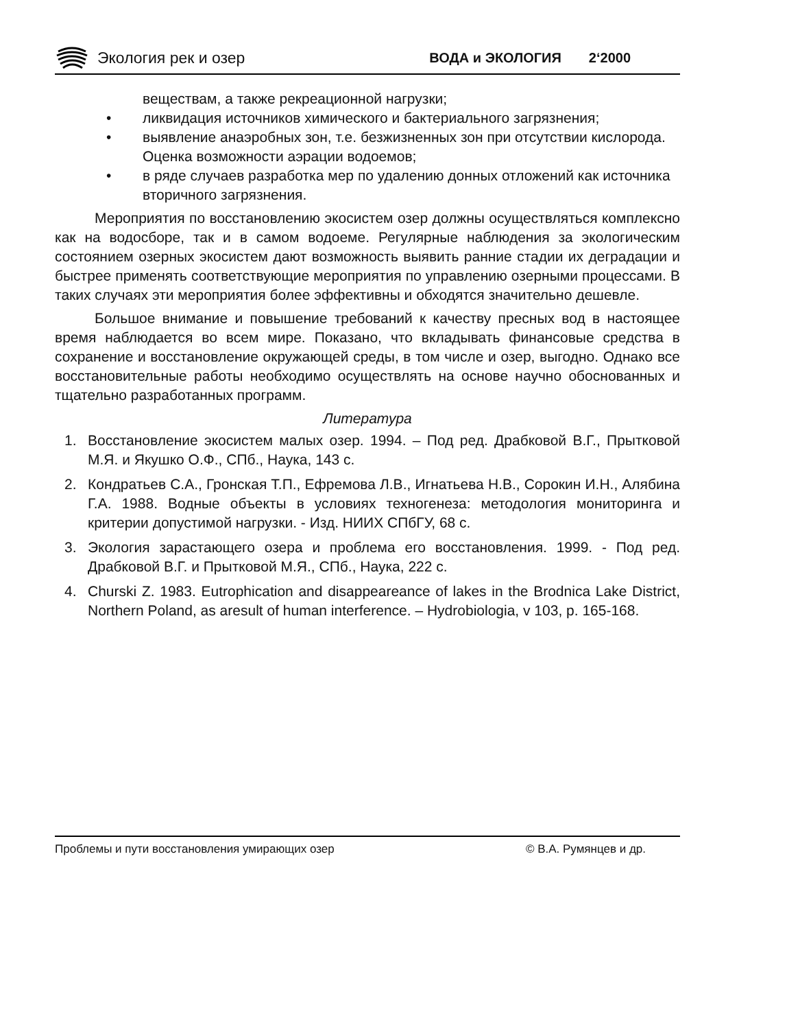Экология рек и озер ВОДА и ЭКОЛОГИЯ 2‘2000
веществам, а также рекреационной нагрузки;
• ликвидация источников химического и бактериального загрязнения;
• выявление анаэробных зон, т.е. безжизненных зон при отсутствии кислорода. Оценка возможности аэрации водоемов;
• в ряде случаев разработка мер по удалению донных отложений как источника вторичного загрязнения.
Мероприятия по восстановлению экосистем озер должны осуществляться комплексно как на водосборе, так и в самом водоеме. Регулярные наблюдения за экологическим состоянием озерных экосистем дают возможность выявить ранние стадии их деградации и быстрее применять соответствующие мероприятия по управлению озерными процессами. В таких случаях эти мероприятия более эффективны и обходятся значительно дешевле.
Большое внимание и повышение требований к качеству пресных вод в настоящее время наблюдается во всем мире. Показано, что вкладывать финансовые средства в сохранение и восстановление окружающей среды, в том числе и озер, выгодно. Однако все восстановительные работы необходимо осуществлять на основе научно обоснованных и тщательно разработанных программ.
Литература
1. Восстановление экосистем малых озер. 1994. – Под ред. Драбковой В.Г., Прытковой М.Я. и Якушко О.Ф., СПб., Наука, 143 с.
2. Кондратьев С.А., Гронская Т.П., Ефремова Л.В., Игнатьева Н.В., Сорокин И.Н., Алябина Г.А. 1988. Водные объекты в условиях техногенеза: методология мониторинга и критерии допустимой нагрузки. - Изд. НИИХ СПбГУ, 68 с.
3. Экология зарастающего озера и проблема его восстановления. 1999. - Под ред. Драбковой В.Г. и Прытковой М.Я., СПб., Наука, 222 с.
4. Churski Z. 1983. Eutrophication and disappeareance of lakes in the Brodnica Lake District, Northern Poland, as aresult of human interference. – Hydrobiologia, v 103, p. 165-168.
Проблемы и пути восстановления умирающих озер © В.А. Румянцев и др.